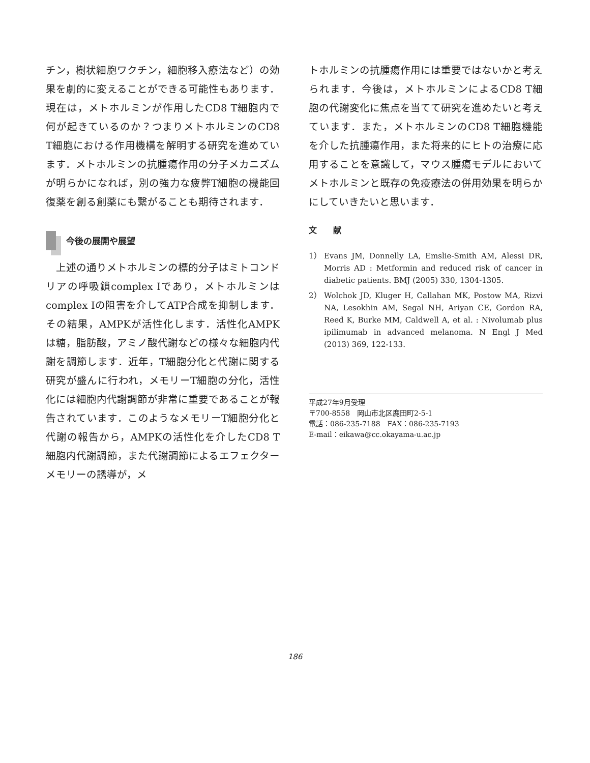チン，樹状細胞ワクチン，細胞移入療法など）の効果を劇的に変えることができる可能性もあります．現在は，メトホルミンが作用したCD8 T細胞内で何が起きているのか？つまりメトホルミンのCD8 T細胞における作用機構を解明する研究を進めています．メトホルミンの抗腫瘍作用の分子メカニズムが明らかになれば，別の強力な疲弊T細胞の機能回復薬を創る創薬にも繋がることも期待されます．
今後の展開や展望
　上述の通りメトホルミンの標的分子はミトコンドリアの呼吸鎖complex Ⅰであり，メトホルミンはcomplex Ⅰの阻害を介してATP合成を抑制します．その結果，AMPKが活性化します．活性化AMPKは糖，脂肪酸，アミノ酸代謝などの様々な細胞内代謝を調節します．近年，T細胞分化と代謝に関する研究が盛んに行われ，メモリーT細胞の分化，活性化には細胞内代謝調節が非常に重要であることが報告されています．このようなメモリーT細胞分化と代謝の報告から，AMPKの活性化を介したCD8 T細胞内代謝調節，また代謝調節によるエフェクターメモリーの誘導が，メ
トホルミンの抗腫瘍作用には重要ではないかと考えられます．今後は，メトホルミンによるCD8 T細胞の代謝変化に焦点を当てて研究を進めたいと考えています．また，メトホルミンのCD8 T細胞機能を介した抗腫瘍作用，また将来的にヒトの治療に応用することを意識して，マウス腫瘍モデルにおいてメトホルミンと既存の免疫療法の併用効果を明らかにしていきたいと思います．
文　　献
1） Evans JM, Donnelly LA, Emslie-Smith AM, Alessi DR, Morris AD : Metformin and reduced risk of cancer in diabetic patients. BMJ (2005) 330, 1304-1305.
2） Wolchok JD, Kluger H, Callahan MK, Postow MA, Rizvi NA, Lesokhin AM, Segal NH, Ariyan CE, Gordon RA, Reed K, Burke MM, Caldwell A, et al. : Nivolumab plus ipilimumab in advanced melanoma. N Engl J Med (2013) 369, 122-133.
平成27年9月受理
〒700-8558　岡山市北区鹿田町2-5-1
電話：086-235-7188　FAX：086-235-7193
E-mail：eikawa@cc.okayama-u.ac.jp
186